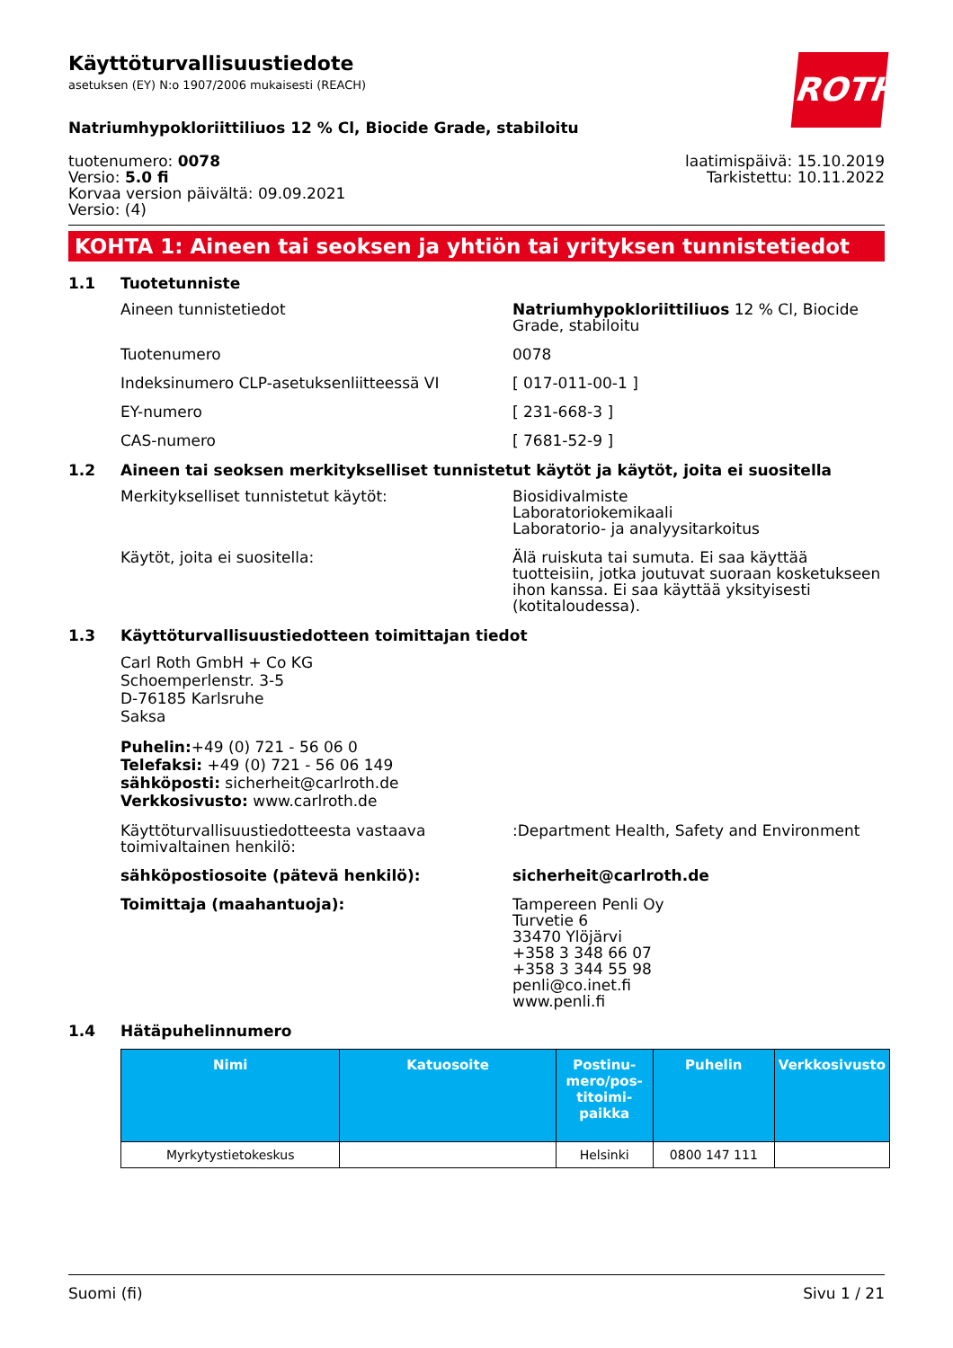ROTH
Käyttöturvallisuustiedote
asetuksen (EY) N:o 1907/2006 mukaisesti (REACH)
Natriumhypokloriittiliuos 12 % Cl, Biocide Grade, stabiloitu
tuotenumero: 0078
Versio: 5.0 fi
Korvaa version päivältä: 09.09.2021
Versio: (4)
laatimispäivä: 15.10.2019
Tarkistettu: 10.11.2022
KOHTA 1: Aineen tai seoksen ja yhtiön tai yrityksen tunnistetiedot
1.1 Tuotetunniste
Aineen tunnistetiedot Natriumhypokloriittiliuos 12 % Cl, Biocide Grade, stabiloitu
Tuotenumero 0078
Indeksinumero CLP-asetuksenliitteessä VI [ 017-011-00-1 ]
EY-numero [ 231-668-3 ]
CAS-numero [ 7681-52-9 ]
1.2 Aineen tai seoksen merkitykselliset tunnistetut käytöt ja käytöt, joita ei suositella
Merkitykselliset tunnistetut käytöt: Biosidivalmiste
Laboratoriokemikaali
Laboratorio- ja analyysitarkoitus
Käytöt, joita ei suositella: Älä ruiskuta tai sumuta. Ei saa käyttää tuotteisiin, jotka joutuvat suoraan kosketukseen ihon kanssa. Ei saa käyttää yksityisesti (kotitaloudessa).
1.3 Käyttöturvallisuustiedotteen toimittajan tiedot
Carl Roth GmbH + Co KG
Schoemperlenstr. 3-5
D-76185 Karlsruhe
Saksa
Puhelin:+49 (0) 721 - 56 06 0
Telefaksi: +49 (0) 721 - 56 06 149
sähköposti: sicherheit@carlroth.de
Verkkosivusto: www.carlroth.de
Käyttöturvallisuustiedotteesta vastaava toimivaltainen henkilö:
:Department Health, Safety and Environment
sähköpostiosoite (pätevä henkilö): sicherheit@carlroth.de
Toimittaja (maahantuoja): Tampereen Penli Oy
Turvetie 6
33470 Ylöjärvi
+358 3 348 66 07
+358 3 344 55 98
penli@co.inet.fi
www.penli.fi
1.4 Hätäpuhelinnumero
| Nimi | Katuosoite | Postinu-mero/pos-titoimi-paikka | Puhelin | Verkkosivusto |
| --- | --- | --- | --- | --- |
| Myrkytystietokeskus | | Helsinki | 0800 147 111 | |
Suomi (fi) Sivu 1 / 21